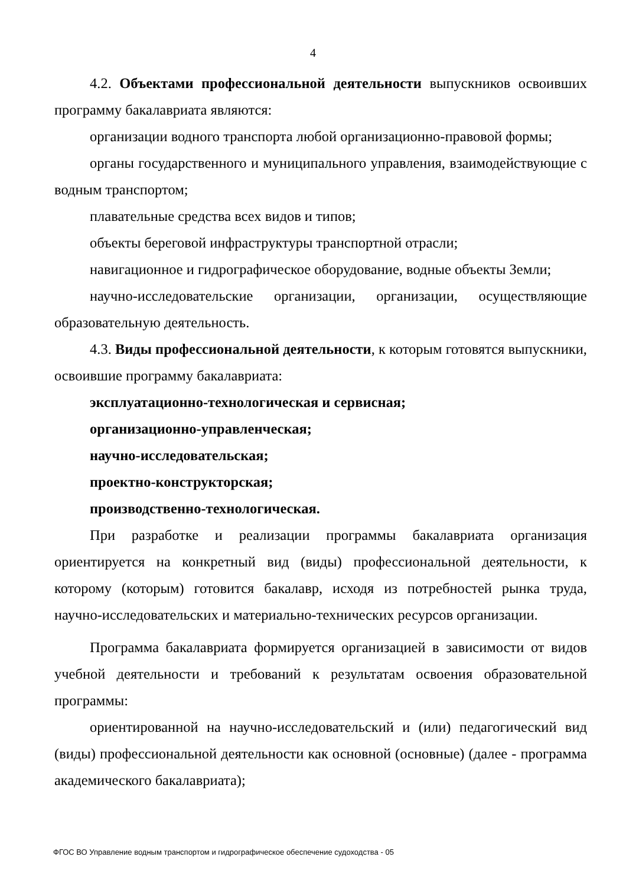4
4.2. Объектами профессиональной деятельности выпускников освоивших программу бакалавриата являются:
организации водного транспорта любой организационно-правовой формы;
органы государственного и муниципального управления, взаимодействующие с водным транспортом;
плавательные средства всех видов и типов;
объекты береговой инфраструктуры транспортной отрасли;
навигационное и гидрографическое оборудование, водные объекты Земли;
научно-исследовательские организации, организации, осуществляющие образовательную деятельность.
4.3. Виды профессиональной деятельности, к которым готовятся выпускники, освоившие программу бакалавриата:
эксплуатационно-технологическая и сервисная;
организационно-управленческая;
научно-исследовательская;
проектно-конструкторская;
производственно-технологическая.
При разработке и реализации программы бакалавриата организация ориентируется на конкретный вид (виды) профессиональной деятельности, к которому (которым) готовится бакалавр, исходя из потребностей рынка труда, научно-исследовательских и материально-технических ресурсов организации.
Программа бакалавриата формируется организацией в зависимости от видов учебной деятельности и требований к результатам освоения образовательной программы:
ориентированной на научно-исследовательский и (или) педагогический вид (виды) профессиональной деятельности как основной (основные) (далее - программа академического бакалавриата);
ФГОС ВО Управление водным транспортом и гидрографическое обеспечение судоходства - 05